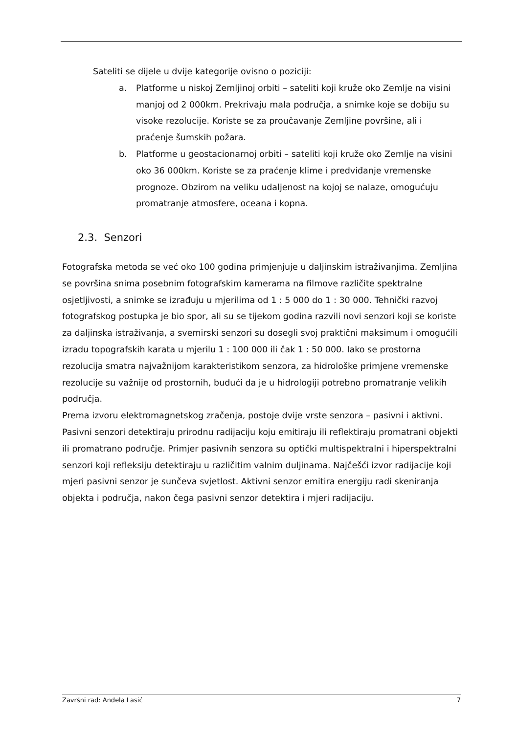Sateliti se dijele u dvije kategorije ovisno o poziciji:
a. Platforme u niskoj Zemljinoj orbiti – sateliti koji kruže oko Zemlje na visini manjoj od 2 000km. Prekrivaju mala područja, a snimke koje se dobiju su visoke rezolucije. Koriste se za proučavanje Zemljine površine, ali i praćenje šumskih požara.
b. Platforme u geostacionarnoj orbiti – sateliti koji kruže oko Zemlje na visini oko 36 000km. Koriste se za praćenje klime i predviđanje vremenske prognoze. Obzirom na veliku udaljenost na kojoj se nalaze, omogućuju promatranje atmosfere, oceana i kopna.
2.3. Senzori
Fotografska metoda se već oko 100 godina primjenjuje u daljinskim istraživanjima. Zemljina se površina snima posebnim fotografskim kamerama na filmove različite spektralne osjetljivosti, a snimke se izrađuju u mjerilima od 1 : 5 000 do 1 : 30 000. Tehnički razvoj fotografskog postupka je bio spor, ali su se tijekom godina razvili novi senzori koji se koriste za daljinska istraživanja, a svemirski senzori su dosegli svoj praktični maksimum i omogućili izradu topografskih karata u mjerilu 1 : 100 000 ili čak 1 : 50 000. Iako se prostorna rezolucija smatra najvažnijom karakteristikom senzora, za hidrološke primjene vremenske rezolucije su važnije od prostornih, budući da je u hidrologiji potrebno promatranje velikih područja.
Prema izvoru elektromagnetskog zračenja, postoje dvije vrste senzora – pasivni i aktivni. Pasivni senzori detektiraju prirodnu radijaciju koju emitiraju ili reflektiraju promatrani objekti ili promatrano područje. Primjer pasivnih senzora su optički multispektralni i hiperspektralni senzori koji refleksiju detektiraju u različitim valnim duljinama. Najčešći izvor radijacije koji mjeri pasivni senzor je sunčeva svjetlost. Aktivni senzor emitira energiju radi skeniranja objekta i područja, nakon čega pasivni senzor detektira i mjeri radijaciju.
Završni rad: Anđela Lasić 7